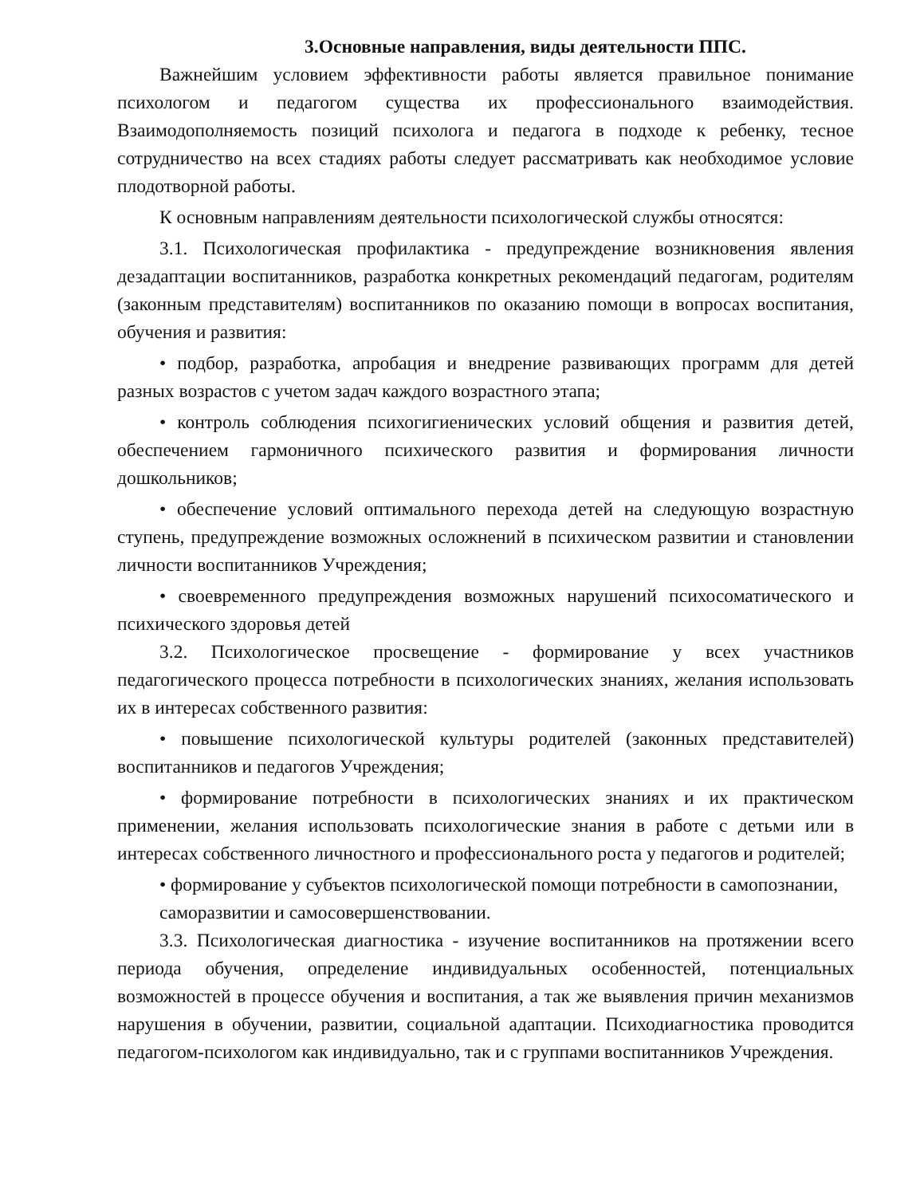3.Основные направления, виды деятельности ППС.
Важнейшим условием эффективности работы является правильное понимание психологом и педагогом существа их профессионального взаимодействия. Взаимодополняемость позиций психолога и педагога в подходе к ребенку, тесное сотрудничество на всех стадиях работы следует рассматривать как необходимое условие плодотворной работы.
К основным направлениям деятельности психологической службы относятся:
3.1. Психологическая профилактика - предупреждение возникновения явления дезадаптации воспитанников, разработка конкретных рекомендаций педагогам, родителям (законным представителям) воспитанников по оказанию помощи в вопросах воспитания, обучения и развития:
• подбор, разработка, апробация и внедрение развивающих программ для детей разных возрастов с учетом задач каждого возрастного этапа;
• контроль соблюдения психогигиенических условий общения и развития детей, обеспечением гармоничного психического развития и формирования личности дошкольников;
• обеспечение условий оптимального перехода детей на следующую возрастную ступень, предупреждение возможных осложнений в психическом развитии и становлении личности воспитанников Учреждения;
• своевременного предупреждения возможных нарушений психосоматического и психического здоровья детей
3.2. Психологическое просвещение - формирование у всех участников педагогического процесса потребности в психологических знаниях, желания использовать их в интересах собственного развития:
• повышение психологической культуры родителей (законных представителей) воспитанников и педагогов Учреждения;
• формирование потребности в психологических знаниях и их практическом применении, желания использовать психологические знания в работе с детьми или в интересах собственного личностного и профессионального роста у педагогов и родителей;
• формирование у субъектов психологической помощи потребности в самопознании, саморазвитии и самосовершенствовании.
3.3. Психологическая диагностика - изучение воспитанников на протяжении всего периода обучения, определение индивидуальных особенностей, потенциальных возможностей в процессе обучения и воспитания, а так же выявления причин механизмов нарушения в обучении, развитии, социальной адаптации. Психодиагностика проводится педагогом-психологом как индивидуально, так и с группами воспитанников Учреждения.